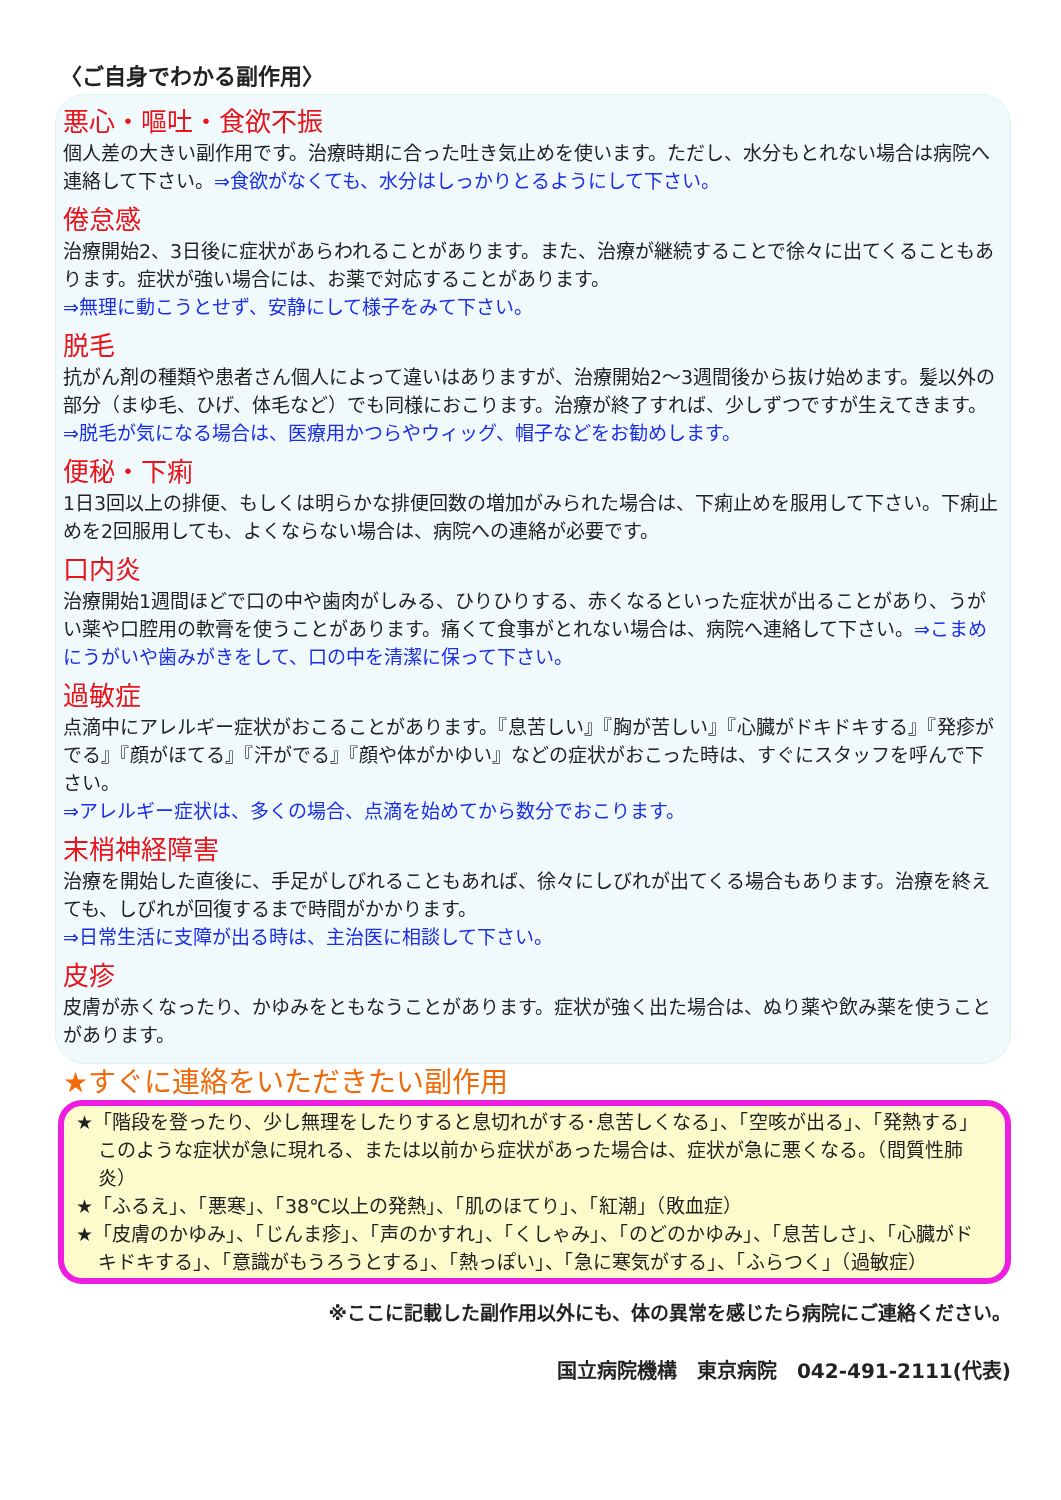〈ご自身でわかる副作用〉
悪心・嘔吐・食欲不振
個人差の大きい副作用です。治療時期に合った吐き気止めを使います。ただし、水分もとれない場合は病院へ連絡して下さい。⇒食欲がなくても、水分はしっかりとるようにして下さい。
倦怠感
治療開始2、3日後に症状があらわれることがあります。また、治療が継続することで徐々に出てくることもあります。症状が強い場合には、お薬で対応することがあります。
⇒無理に動こうとせず、安静にして様子をみて下さい。
脱毛
抗がん剤の種類や患者さん個人によって違いはありますが、治療開始2～3週間後から抜け始めます。髪以外の部分（まゆ毛、ひげ、体毛など）でも同様におこります。治療が終了すれば、少しずつですが生えてきます。
⇒脱毛が気になる場合は、医療用かつらやウィッグ、帽子などをお勧めします。
便秘・下痢
1日3回以上の排便、もしくは明らかな排便回数の増加がみられた場合は、下痢止めを服用して下さい。下痢止めを2回服用しても、よくならない場合は、病院への連絡が必要です。
口内炎
治療開始1週間ほどで口の中や歯肉がしみる、ひりひりする、赤くなるといった症状が出ることがあり、うがい薬や口腔用の軟膏を使うことがあります。痛くて食事がとれない場合は、病院へ連絡して下さい。⇒こまめにうがいや歯みがきをして、口の中を清潔に保って下さい。
過敏症
点滴中にアレルギー症状がおこることがあります。『息苦しい』『胸が苦しい』『心臓がドキドキする』『発疹がでる』『顔がほてる』『汗がでる』『顔や体がかゆい』などの症状がおこった時は、すぐにスタッフを呼んで下さい。
⇒アレルギー症状は、多くの場合、点滴を始めてから数分でおこります。
末梢神経障害
治療を開始した直後に、手足がしびれることもあれば、徐々にしびれが出てくる場合もあります。治療を終えても、しびれが回復するまで時間がかかります。
⇒日常生活に支障が出る時は、主治医に相談して下さい。
皮疹
皮膚が赤くなったり、かゆみをともなうことがあります。症状が強く出た場合は、ぬり薬や飲み薬を使うことがあります。
★すぐに連絡をいただきたい副作用
★「階段を登ったり、少し無理をしたりすると息切れがする･息苦しくなる」、「空咳が出る」、「発熱する」このような症状が急に現れる、または以前から症状があった場合は、症状が急に悪くなる。（間質性肺炎）
★「ふるえ」、「悪寒」、「38℃以上の発熱」、「肌のほてり」、「紅潮」（敗血症）
★「皮膚のかゆみ」、「じんま疹」、「声のかすれ」、「くしゃみ」、「のどのかゆみ」、「息苦しさ」、「心臓がドキドキする」、「意識がもうろうとする」、「熱っぽい」、「急に寒気がする」、「ふらつく」（過敏症）
※ここに記載した副作用以外にも、体の異常を感じたら病院にご連絡ください。
国立病院機構　東京病院　042-491-2111(代表)